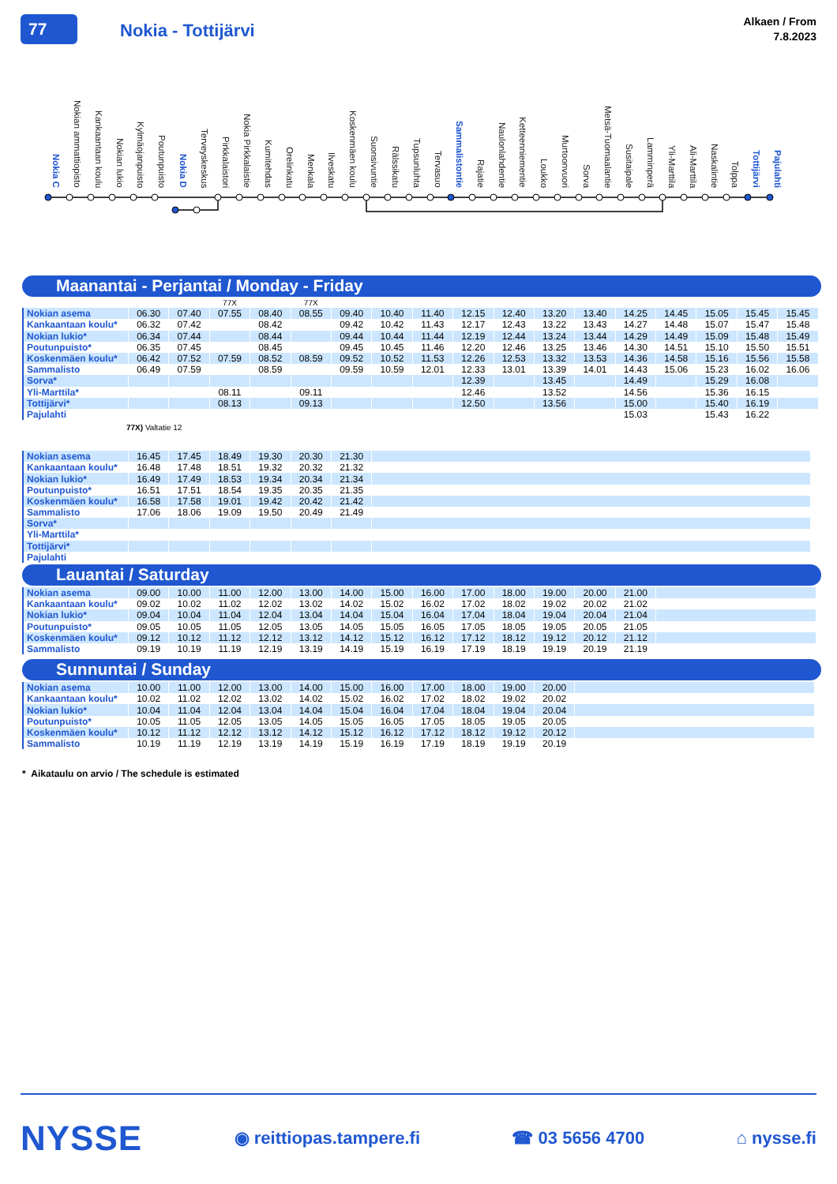77
Nokia - Tottijärvi
Alkaen / From
7.8.2023
Nokia C Nokian ammattiopisto Kankaantaan koulu Nokian lukio Kylmäojanpuisto Poutunpuisto Nokia D Terveyskeskus Pirkkalaistori Nokia Pirkkalaistie Kumitehdas Orelinkatu Menkala Ilveskatu Koskenmäen koulu Suonsivuntie Rälssikatu Tupsunluhta Tervasuo Sammalistontie Rajatie Naulonlahdentie Ketteenniementie Loukko Murtoonvuori Sorva Metsä-Tuomaalantie Susitaipale Lamminperä Yli-Marttila Ali-Marttila Naskalintie Tolppa Tottijärvi Pajulahti
Maanantai - Perjantai / Monday - Friday
| | | | 77X | | 77X | | | | | | | | | | | | |
| Nokian asema | 06.30 | 07.40 | 07.55 | 08.40 | 08.55 | 09.40 | 10.40 | 11.40 | 12.15 | 12.40 | 13.20 | 13.40 | 14.25 | 14.45 | 15.05 | 15.45 | 15.45 |
| Kankaantaan koulu* | 06.32 | 07.42 | | 08.42 | | 09.42 | 10.42 | 11.43 | 12.17 | 12.43 | 13.22 | 13.43 | 14.27 | 14.48 | 15.07 | 15.47 | 15.48 |
| Nokian lukio* | 06.34 | 07.44 | | 08.44 | | 09.44 | 10.44 | 11.44 | 12.19 | 12.44 | 13.24 | 13.44 | 14.29 | 14.49 | 15.09 | 15.48 | 15.49 |
| Poutunpuisto* | 06.35 | 07.45 | | 08.45 | | 09.45 | 10.45 | 11.46 | 12.20 | 12.46 | 13.25 | 13.46 | 14.30 | 14.51 | 15.10 | 15.50 | 15.51 |
| Koskenmäen koulu* | 06.42 | 07.52 | 07.59 | 08.52 | 08.59 | 09.52 | 10.52 | 11.53 | 12.26 | 12.53 | 13.32 | 13.53 | 14.36 | 14.58 | 15.16 | 15.56 | 15.58 |
| Sammalisto | 06.49 | 07.59 | | 08.59 | | 09.59 | 10.59 | 12.01 | 12.33 | 13.01 | 13.39 | 14.01 | 14.43 | 15.06 | 15.23 | 16.02 | 16.06 |
| Sorva* | | | | | | | | | 12.39 | | 13.45 | | 14.49 | | 15.29 | 16.08 | |
| Yli-Marttila* | | | 08.11 | | 09.11 | | | | 12.46 | | 13.52 | | 14.56 | | 15.36 | 16.15 | |
| Tottijärvi* | | | 08.13 | | 09.13 | | | | 12.50 | | 13.56 | | 15.00 | | 15.40 | 16.19 | |
| Pajulahti | | | | | | | | | | | | | 15.03 | | 15.43 | 16.22 | |
77X) Valtatie 12
| Nokian asema | 16.45 | 17.45 | 18.49 | 19.30 | 20.30 | 21.30 | |
| Kankaantaan koulu* | 16.48 | 17.48 | 18.51 | 19.32 | 20.32 | 21.32 | |
| Nokian lukio* | 16.49 | 17.49 | 18.53 | 19.34 | 20.34 | 21.34 | |
| Poutunpuisto* | 16.51 | 17.51 | 18.54 | 19.35 | 20.35 | 21.35 | |
| Koskenmäen koulu* | 16.58 | 17.58 | 19.01 | 19.42 | 20.42 | 21.42 | |
| Sammalisto | 17.06 | 18.06 | 19.09 | 19.50 | 20.49 | 21.49 | |
| Sorva* | | | | | | | |
| Yli-Marttila* | | | | | | | |
| Tottijärvi* | | | | | | | |
| Pajulahti | | | | | | | |
Lauantai / Saturday
| Nokian asema | 09.00 | 10.00 | 11.00 | 12.00 | 13.00 | 14.00 | 15.00 | 16.00 | 17.00 | 18.00 | 19.00 | 20.00 | 21.00 | |
| Kankaantaan koulu* | 09.02 | 10.02 | 11.02 | 12.02 | 13.02 | 14.02 | 15.02 | 16.02 | 17.02 | 18.02 | 19.02 | 20.02 | 21.02 | |
| Nokian lukio* | 09.04 | 10.04 | 11.04 | 12.04 | 13.04 | 14.04 | 15.04 | 16.04 | 17.04 | 18.04 | 19.04 | 20.04 | 21.04 | |
| Poutunpuisto* | 09.05 | 10.05 | 11.05 | 12.05 | 13.05 | 14.05 | 15.05 | 16.05 | 17.05 | 18.05 | 19.05 | 20.05 | 21.05 | |
| Koskenmäen koulu* | 09.12 | 10.12 | 11.12 | 12.12 | 13.12 | 14.12 | 15.12 | 16.12 | 17.12 | 18.12 | 19.12 | 20.12 | 21.12 | |
| Sammalisto | 09.19 | 10.19 | 11.19 | 12.19 | 13.19 | 14.19 | 15.19 | 16.19 | 17.19 | 18.19 | 19.19 | 20.19 | 21.19 | |
Sunnuntai / Sunday
| Nokian asema | 10.00 | 11.00 | 12.00 | 13.00 | 14.00 | 15.00 | 16.00 | 17.00 | 18.00 | 19.00 | 20.00 | |
| Kankaantaan koulu* | 10.02 | 11.02 | 12.02 | 13.02 | 14.02 | 15.02 | 16.02 | 17.02 | 18.02 | 19.02 | 20.02 | |
| Nokian lukio* | 10.04 | 11.04 | 12.04 | 13.04 | 14.04 | 15.04 | 16.04 | 17.04 | 18.04 | 19.04 | 20.04 | |
| Poutunpuisto* | 10.05 | 11.05 | 12.05 | 13.05 | 14.05 | 15.05 | 16.05 | 17.05 | 18.05 | 19.05 | 20.05 | |
| Koskenmäen koulu* | 10.12 | 11.12 | 12.12 | 13.12 | 14.12 | 15.12 | 16.12 | 17.12 | 18.12 | 19.12 | 20.12 | |
| Sammalisto | 10.19 | 11.19 | 12.19 | 13.19 | 14.19 | 15.19 | 16.19 | 17.19 | 18.19 | 19.19 | 20.19 | |
* Aikataulu on arvio / The schedule is estimated
NYSSE
◉ reittiopas.tampere.fi ☎ 03 5656 4700 ⌂ nysse.fi